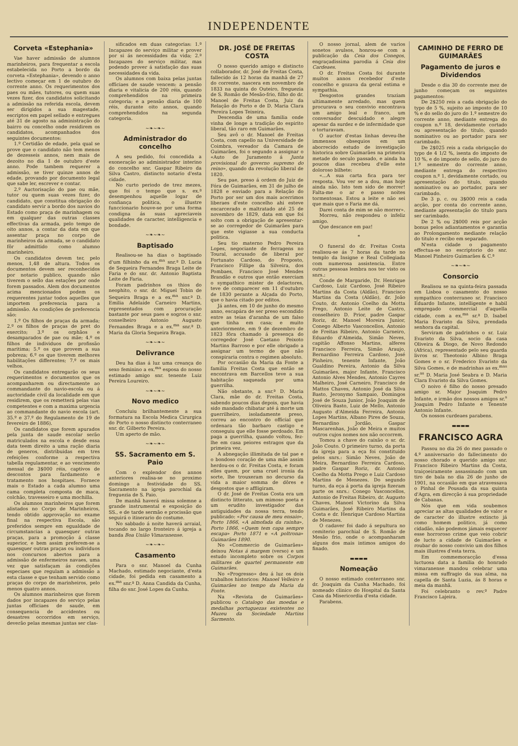INDEPENDENTE
Corveta «Estephania»
Vae haver admissão de alumnos marinheiros, para frequentar a escola estabelecida no Porto a bordo da corveta «Estephania», devendo o anno lectivo começar em 1 de outubro do corrente anno. Os requerimentos dos paes ou mães, tutores, ou quem suas vezes fizer, dos candidatos solicitando a admissão na referida escola, devem ser dirigidos a sua magestade, escriptos em papel sellado e entregues até 31 de agosto na administração do bairro ou concelho onde residirem os candidatos, acompanhados dos seguintes documentos:
1.º Certidão de edade, pela qual se prove que o candidato não tem menos de dezesseis annos, nem mais de dezoito no dia 1 de outubro d'este anno. Pode tambem requerer a admissão, se tiver quinze annos de edade, provando por documento legal que sabe ler, escrever e contar.
2.º Auctorisação do pae ou mãe, tutor ou quem suas vezes fizer, do candidato, que constitua obrigação do candidato servir a bordo dos navios do Estado como praça de marinhagem ou em qualquer das outras classes effectivas da armada, pelo tempo de oito annos, a contar da data em que assentar praça no corpo de marinheiros da armada, se o candidato fôr admittido como alumno marinheiro.
Os candidatos devem ter, pelo menos, 1,48 de altura. Todos os documentos devem ser reconhecidos por notario publico, quando não tiverem o sello das estações por onde forem passados. Alem dos documentos acima mencionados podem os requerentes juntar todos aquelles que importem preferencia para a admissão. As condições de preferencia são:
1.º Os filhos de praças da armada; 2.º os filhos de praças de pret do exercito; 3.º os orphãos e desamparados de pae ou mãe; 4.º os filhos de individuos de profissão maritima; 5.º os que provem a sua pobreza; 6.º os que tiverem melhores habilitações differentes; 7.º os mais velhos.
Os candidatos entregarão os seus requerimentos e documentos que os acompanharem ou directamente ao commandante do navio-escola ou á auctoridade civil da localidade em que residirem, que os remetterá pelas vias competentes e com a maxima urgencia ao commandante do navio escola (art. 35.º e 37.º do Regulamento de 19 de fevereiro de 1886).
Os candidatos que forem apurados pela junta de saude escolar serão matriculados na escola e desde essa data teem direito a uma ração diaria de generos, distribuidas em tres refeições conforme a respectiva tabella regulamentar, e ao vencimento mensal de 3$000 réis, captivos de descontos para fardamento e tratamento nos hospitaes. Fornece mais o Estado a cada alumno uma cama completa composta de maca, colchão, travesseiro e uma mochilla.
Os alumnos marinheiros que forem alistados no Corpo de Marinheiros, tendo obtido approvação no exame final na respectiva Escola, são preferidos sempre em egualdade de circumstancias a quaesquer outras praças, para a promoção á classe superior, e bem assim preferem-se a quaesquer outras praças ou individuos nos concursos abertos para a admissão de enfermeiros navaes, uma vez que satisfaçam ás condições especiaes que regulam a admissão a esta classe e que tenham servido como praças do corpo de marinheiros, pelo menos quatro annos.
Os alumnos marinheiros que forem dados por incapazes do serviço pelas juntas officiaes de saude, em consequencia de accidentes ou desastres occorridos em serviço, deverão pelas mesmas juntas ser clas-
sificados em duas categorias: 1.ª Incapazes do serviço militar e prover por si ás necessidades da vida; 2.ª Incapazes do serviço militar, mas podendo prover á satisfação das suas necessidades da vida.
Os alumnos com baixa pelas juntas officiaes de saude vencem: a pensão diaria e vitalicia de 200 réis, quando comprehendidos na primeira categoria; e a pensão diaria de 100 réis, durante oito annos, quando comprehendidos na segunda categoria.
~❧~❧~
Administrador do concelho
A seu pedido, foi concedida a exoneração ao administrador interino do concelho snr. Gaspar Ribeiro da Silva Castro, distincto notario d'esta cidade.
No curto periodo de trez mezes, que foi o tempo que s. ex.ª desempenhou aquelle logar de confiança politica, o illustre funccionario houve-se por uma forma condigna ás suas apreciaveis qualidades de caracter, intelligencia e bondade.
~❧~❧~
Baptisado
Realisou-se ha dias o baptisado d'um filhinho da ex.<sup>ma</sup> snr.ª D. Lucia de Sequeira Fernandes Braga Leite de Faria e do snr. dr. Antonio Baptista Leite de Faria.
Foram padrinhos os thios do neophito, o snr. dr. Miguel Tobin de Sequeira Braga e a ex.<sup>ma</sup> snr.ª D. Emilia Adelaide Carneiro Martins, representados com procuração bastante por seus paes e sogros o snr. conselheiro Antonio Augusto Fernandes Braga e a ex.<sup>ma</sup> snr.ª D. Maria da Gloria Sequeira Braga.
~❧~❧~
Delivrance
Deu ha dias á luz uma creança do sexo feminino a ex.<sup>ma</sup> esposa do nosso estimado amigo snr. tenente Luiz Pereira Loureiro.
~❧~❧~
Novo medico
Concluiu brilhantemente a sua formatura na Escola Medica Cirurgica do Porto o nosso distincto conterraneo snr. dr. Gilberto Pereira.
Um aperto de mão.
~❧~❧~
SS. Sacramento em S. Paio
Com o explendor dos annos anteriores realisa-se no proximo domingo a festividade do SS. Sacramento na igreja parochial da freguezia de S. Paio.
De manhã haverá missa solemne a grande instrumental e exposição do SS., e de tarde sermão e procissão que seguirá o itinerario do costume.
No sabbado á noite haverá arraial, tocando no largo fronteiro á igreja a banda Boa União Vimaranense.
~❧~❧~
Casamento
Para o snr. Manoel da Cunha Machado, estimado negociante, d'esta cidade, foi pedida em casamento a ex.<sup>ma</sup> snr.ª D. Anna Candida da Cunha, filha do snr. José Lopes da Cunha.
DR. JOSÉ DE FREITAS COSTA
O nosso querido amigo e distincto collaborador, dr. José de Freitas Costa, fallecido ás 12 horas da manhã de 27 do corrente, nascera em novembro de 1833 na quinta do Outeiro, freguezia de S. Romão de Mesão-frio, filho do dr. Manoel de Freitas Costa, Juiz da Relação do Porto e de D. Maria Clara Pereira Lopes Teixeira.
Descendia de uma familia onde vinha de longe a tradição do espirito liberal, tão raro em Guimarães.
Seu avô o dr. Manoel de Freitas Costa, com capello na Universidade de Coimbra, vereador da Camara de Guimarães, foi o segundo a assignar o «Auto de Juramento á Junta provisional do governo supremo do reino», quando da revolução liberal de 1820.
Seu pae, preso á ordem do Juiz de Fóra de Guimarães, em 31 de julho de 1828 e enviado para a Relação do Porto por ser um dos mais acerrimos liberaes d'este concelho ahi esteve encarcerado e maltratado até 25 de novembro de 1829, data em que foi solto com a obrigação de apresentar-se ao corregedor de Guimarães para que este vigiasse a sua conducta politica.
Seu tio materno Pedro Pereira Lopes, negociante de ferragens no Toural, accusado de liberal por Fortunato Cardoso, do Proposto, Francisco Fillipe da Silveira, dos Pombaes, Francisco José Mendes Brandão e outros que então exerciam o sympathico mister de delactores, teve de comparecer em 11 d'outubro de 1830 perante a Alçada do Porto, que o havia citado por editos.
Já antes, em 10 de junho do mesmo anno, escapára de ser preso escondido entre as teias d'aranha de um falso que tinha em casa; e muito anteriormente, em 9 de dezembro de 1823 fôra chamado á presença do corregedor José Caetano Peixoto Martins Barroso e por elle obrigado a assignar um termo de que não conspiraria contra o regimen absoluto.
Por occasião da Maria da Fonte a familia Freitas Costa que então se encontrava em Barcellos teve a sua habitação saqueada por uma guerrilha.
Não obstante, a snr.ª D. Maria Clara, mãe do dr. Freitas Costa, sabendo poucos dias depois, que havia sido mandado chibatar até á morte um guerrilheiro, isoladamente preso, correu ao encontro do official que ordenara tão barbaro castigo e conseguiu que elle fosse perdoado. Em paga a guerrilha, quando voltou, fez-lhe em casa peiores estragos que da primeira vez.
A abnegação illimitada de tal pae e o bondoso coração de uma mãe assim herdou-os o dr. Freitas Costa, e foram elles quem, por uma cruel ironia da sorte, lhe trouxeram no decurso da vida a maior somma de dôres e desgostos que o affligiram.
O dr. José de Freitas Costa era um distincto litterato, um mimoso poeta e um erudito investigador das antiguidades da nossa terra, tendo publicado: «Por causa de meu ensaio», Porto 1866, «A almofada da rainha», Porto 1866, «Quem tem capa sempre escapa» Porto 1871 e «A poltrona» Guimarães 1890.
No «Commercio de Guimarães» deixou Notas á margem (verso) e um estudo incompleto sobre os Corpos militares de quartel permanente em Guimarães.
No «Progresso» deu á luz os dois trabalhos historicos: Manoel Velleiro e Guimarães no tempo da Maria da Fonte.
Na «Revista de Guimarães» publicou o Catalogo das moedas e medalhas portuguezas existentes no Muzeu da Sociedade Martins Sarmento.
O nosso jornal, alem de varios sonetos avulsos, honrou-se com a publicação da Ceia dos Conegos, engraçadissima parodia á Ceia dos Cardeaes.
O dr. Freitas Costa foi durante muitos annos recebedor d'este concelho e gozava da geral estima e sympathia.
Desgostos grandes traziam ultimamente arredado, mas quem procurava o seu convivio encontrava um amigo leal e franco, um conversador descuidado e alegre apesar da surdez e de infermidade que o torturavam.
O auctor d'estas linhas deveu-lhe immensos obsequios em um aborrecido estudo de investigação historica sobre Guimarães na primeira metade do seculo passado, e ainda ha poucos dias recebeu d'elle este doloroso bilhete:
«...A sua carta fica para ter resposta. Vou ver se a dou, mas hoje ainda não. Isto tem sido de morrer! Falta-me o ar e passo noites tormentosas. Estou a leite e não sei que mais que o Faria me dá.
Darei conta de mim se não morrer».
Morreu, não respondeu o infeliz amigo.
Que descance em paz!
*
O funeral do dr. Freitas Costa realisou-se ás 7 horas da tarde no templo da Insigne e Real Collegiada com numerosa assistencia. Entre outras pessoas lembra nos ter visto os snrs.:
Conde de Margaride, Dr. Henrique Cardoso, Luiz Cardoso, José Ribeiro Martins da Costa (Aldão), Francisco Martins da Costa (Aldão), dr. João Couto, dr. Antonio Coelho da Motta Prego, Antonio Leite de Castro, conselheiro D. Prior, padre Gaspar Roriz, dr. Manoel Moreira Junior, Conego Alberto Vasconcellos, Antonio de Freitas Ribeiro, Antonio Carneiro, Eduardo d'Almeida, Simão Neves, capitão Affonso Martins, alferes Francisco Ferreira, Simão Araujo, Bernardino Ferreira Cardoso, José Pinheiro, tenente Infante, João Gualdino Pereira, Antonio da Silva Guimarães, major Infante, Francisco Antonio Alves Mendes, Antonio Cayres Malheiro, José Carneiro, Francisco de Mattos Chaves, Antonio José da Silva Basto, Jeronymo Sampaio, Domingos José de Souza Junior, João Joaquim de Oliveira Basto, Luiz de Mello, Antonio Augusto d'Almeida Ferreira, Antonio Lopes Martins, Albano Pires de Souza, Bernardino Jordão, Gaspar Mascarenhas, João de Meira e muitos outros cujos nomes nos não occorrem.
Tomou a chave do caixão o sr. dr. João Couto. O primeiro turno, da porta da igreja para a eça foi constituido pelos snrs.: Simão Neves, João de Meira, Bernardino Ferreira Cardoso, padre Gaspar Roriz, dr. Antonio Coelho da Motta Prego e Luiz Cardoso Martins de Menezes. Do segundo turno, da eça á porta da igreja fizeram parte os snrs.: Conego Vasconcellos, Antonio de Freitas Ribeiro, dr. Augusto Chaves, Manoel Victorino da Silva Guimarães, José Ribeiro Martins da Costa e dr. Henrique Cardoso Martins de Menezes.
O cadaver foi dado á sepultura no cemiterio parochial de S. Romão de Mesão frio, onde o acompanharam alguns dos mais intimos amigos do finado.
▬▬▬▬
Nomeação
O nosso estimado conterraneo snr. dr. Joaquim da Cunha Machado, foi nomeado clinico do Hospital da Santa Casa da Misericordia d'esta cidade.
Parabens.
CAMINHO DE FERRO DE GUIMARÃES
Pagamento de juros e Dividendos
Desde o dia 30 do corrente mez de junho começam os seguintes pagamentos:
De 2$250 reis a cada obrigação do typo de 5 %, sujeito ao imposto de 10 % e do sello do juro do 1.º semestre do corrente anno, mediante entrega do coupon n.º 18, devidamente cortado ou apresentação do titulo, quando nominativo ou ao portador para ser carimbado.
De 2$025 reis a cada obrigação do typo de 4 1/2 %, isenta do imposto de 10 %, e do imposto de sello, do juro do 1.º semestre do corrente anno, mediante entrega do respectivo coupon n.º 1, devidamente cortado, ou apresentação do titulo, quando nominativo ou ao portador, para ser carimbado.
De 3 p. c. ou 3$000 reis a cada acção, por conta do corrente anno, mediante apresentação do titulo para ser carimbado.
De 2 % ou 2$000 reis por acção bonus pelos adiantamentos e garantia ao Prolongamento mediante relação do titulo e recibo em separado.
N'esta cidade o pagamento effectua-se no escriptorio do snr. Manoel Pinheiro Guimarães & C.ª
~❧~❧~
Consorcio
Realisou se na quinta-feira passada em Lisboa o casamento do nosso sympathico conterraneo sr. Francisco Eduardo Infante, intelligente e habil empregado commercial d'aquella cidade, com a ex.<sup>ma</sup> sr.ª D. Isabel Maria Evaristo da Silva, prendada senhora da capital.
Serviram de padrinhos o sr. Luiz Evaristo da Silva, socio da casa Oliveira & Diogo, de Novo Redondo (Africa), representado pelo seu guarda livros sr. Theotonio Albino Braga Gomes e o sr. Frederico Evaristo da Silva Gomes, e de madrinhas as ex.<sup>mas</sup> sr.<sup>as</sup> D. Maria José Seabra e D. Maria Clara Evaristo da Silva Gomes.
O noivo é filho do nosso presado amigo sr. Major Joaquim Pedro Infante, e irmão dos nossos amigos sr.<sup>s</sup> Joaquim Pedro Infante e Tenente Antonio Infante.
Os nossos curdeaes parabens.
▬▬▬▬
FRANCISCO AGRA
Passou no dia 26 do mez passado o 4.º anniversario do fallecimento do nosso chorado e querido amigo snr. Francisco Ribeiro Martins da Costa, traiçoeiramente assassinado com um tiro de bala no dia 26 de junho de 1901, na occasião em que atravessava o Pinhal de Pousada da sua quinta d'Agra, em direcção á sua propriedade de Cabanas.
Nós que em vida soubemos apreciar as altas qualidades de valor e de caracter do illustre extincto já como homem politico, já como cidadão, não podemos jámais esquecer esse horroroso crime que veio cobrir de lucto a cidade de Guimarães e roubar do nosso convivio um dos filhos mais illustres d'esta terra.
Em commemoracção d'essa luctuosa data a familia do honrado vimaranense mandou celebrar uma missa em suffragio da sua alma, na capella de Santa Luzia, ás 8 horas e meia da manhã.
Foi celebranto o rev.º Padre Francisco Lajeira.